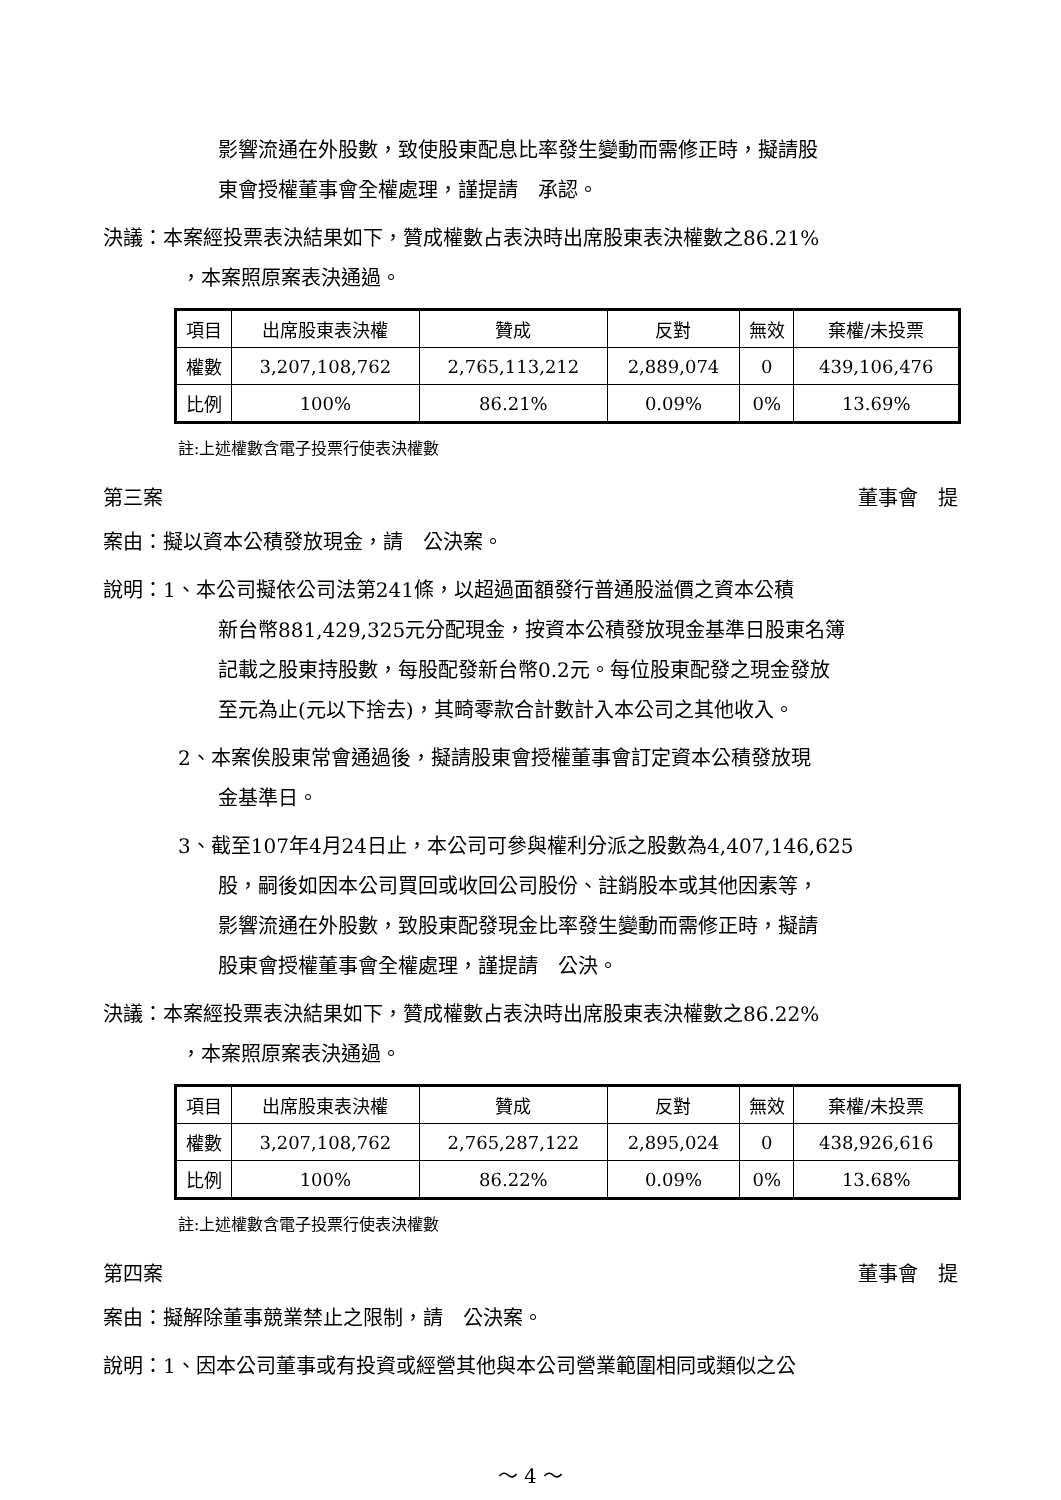影響流通在外股數，致使股東配息比率發生變動而需修正時，擬請股
東會授權董事會全權處理，謹提請　承認。
決議：本案經投票表決結果如下，贊成權數占表決時出席股東表決權數之86.21%
，本案照原案表決通過。
| 項目 | 出席股東表決權 | 贊成 | 反對 | 無效 | 棄權/未投票 |
| 權數 | 3,207,108,762 | 2,765,113,212 | 2,889,074 | 0 | 439,106,476 |
| 比例 | 100% | 86.21% | 0.09% | 0% | 13.69% |
註:上述權數含電子投票行使表決權數
第三案 董事會　提
案由：擬以資本公積發放現金，請　公決案。
說明：1、本公司擬依公司法第241條，以超過面額發行普通股溢價之資本公積
新台幣881,429,325元分配現金，按資本公積發放現金基準日股東名簿
記載之股東持股數，每股配發新台幣0.2元。每位股東配發之現金發放
至元為止(元以下捨去)，其畸零款合計數計入本公司之其他收入。
2、本案俟股東常會通過後，擬請股東會授權董事會訂定資本公積發放現
金基準日。
3、截至107年4月24日止，本公司可參與權利分派之股數為4,407,146,625
股，嗣後如因本公司買回或收回公司股份、註銷股本或其他因素等，
影響流通在外股數，致股東配發現金比率發生變動而需修正時，擬請
股東會授權董事會全權處理，謹提請　公決。
決議：本案經投票表決結果如下，贊成權數占表決時出席股東表決權數之86.22%
，本案照原案表決通過。
| 項目 | 出席股東表決權 | 贊成 | 反對 | 無效 | 棄權/未投票 |
| 權數 | 3,207,108,762 | 2,765,287,122 | 2,895,024 | 0 | 438,926,616 |
| 比例 | 100% | 86.22% | 0.09% | 0% | 13.68% |
註:上述權數含電子投票行使表決權數
第四案 董事會　提
案由：擬解除董事競業禁止之限制，請　公決案。
說明：1、因本公司董事或有投資或經營其他與本公司營業範圍相同或類似之公
～ 4 ～